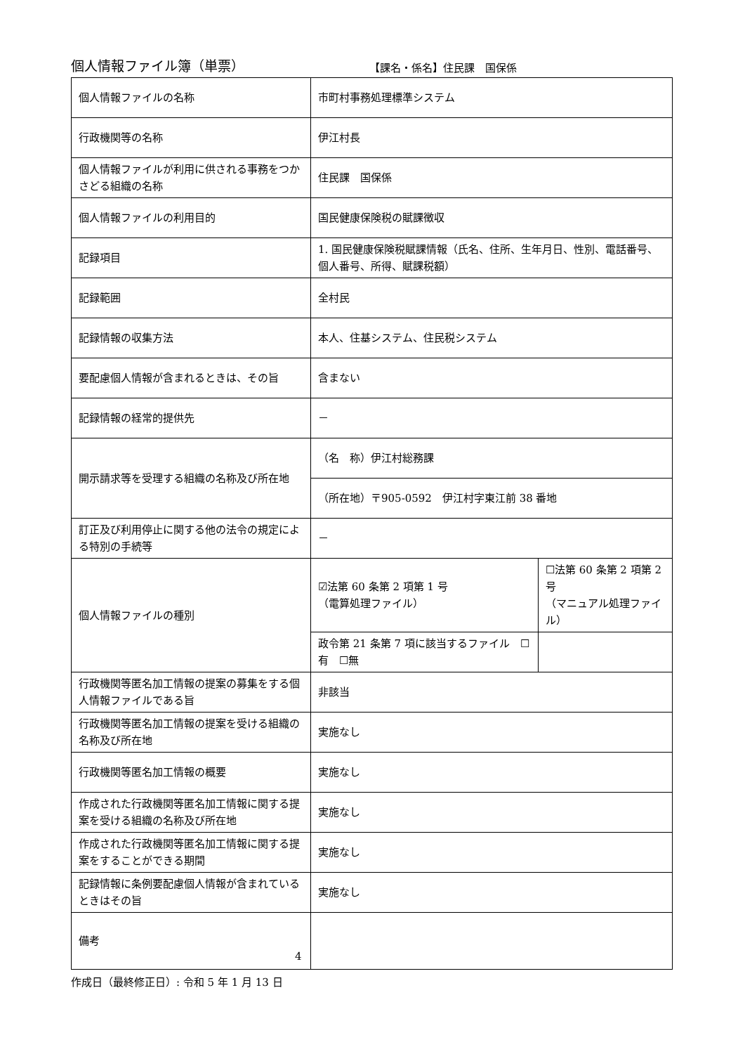個人情報ファイル簿（単票）
【課名・係名】住民課　国保係
| 個人情報ファイルの名称 | 市町村事務処理標準システム | |
| 行政機関等の名称 | 伊江村長 | |
| 個人情報ファイルが利用に供される事務をつかさどる組織の名称 | 住民課 国保係 | |
| 個人情報ファイルの利用目的 | 国民健康保険税の賦課徴収 | |
| 記録項目 | 1. 国民健康保険税賦課情報（氏名、住所、生年月日、性別、電話番号、個人番号、所得、賦課税額） | |
| 記録範囲 | 全村民 | |
| 記録情報の収集方法 | 本人、住基システム、住民税システム | |
| 要配慮個人情報が含まれるときは、その旨 | 含まない | |
| 記録情報の経常的提供先 | － | |
| 開示請求等を受理する組織の名称及び所在地 | （名 称）伊江村総務課 | |
| | （所在地）〒905-0592 伊江村字東江前 38 番地 | |
| 訂正及び利用停止に関する他の法令の規定による特別の手続等 | － | |
| 個人情報ファイルの種別 | ☑法第 60 条第 2 項第 1 号 （電算処理ファイル） | ☐法第 60 条第 2 項第 2 号 （マニュアル処理ファイル） |
| | 政令第 21 条第 7 項に該当するファイル ☐有 ☐無 | |
| 行政機関等匿名加工情報の提案の募集をする個人情報ファイルである旨 | 非該当 | |
| 行政機関等匿名加工情報の提案を受ける組織の名称及び所在地 | 実施なし | |
| 行政機関等匿名加工情報の概要 | 実施なし | |
| 作成された行政機関等匿名加工情報に関する提案を受ける組織の名称及び所在地 | 実施なし | |
| 作成された行政機関等匿名加工情報に関する提案をすることができる期間 | 実施なし | |
| 記録情報に条例要配慮個人情報が含まれているときはその旨 | 実施なし | |
| 備考 | | |
作成日（最終修正日）: 令和 5 年 1 月 13 日
4